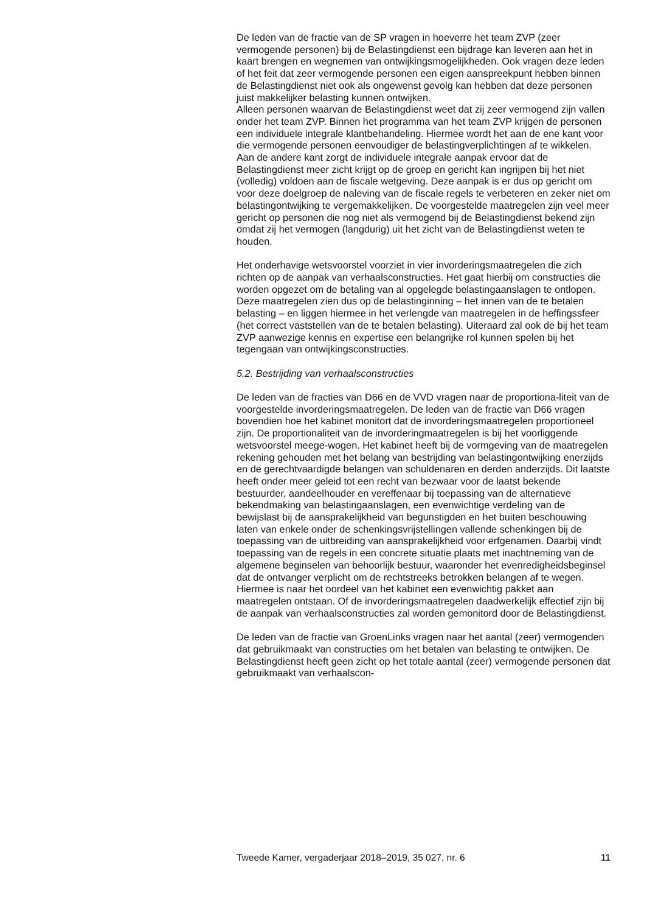De leden van de fractie van de SP vragen in hoeverre het team ZVP (zeer vermogende personen) bij de Belastingdienst een bijdrage kan leveren aan het in kaart brengen en wegnemen van ontwijkingsmogelijkheden. Ook vragen deze leden of het feit dat zeer vermogende personen een eigen aanspreekpunt hebben binnen de Belastingdienst niet ook als ongewenst gevolg kan hebben dat deze personen juist makkelijker belasting kunnen ontwijken.
Alleen personen waarvan de Belastingdienst weet dat zij zeer vermogend zijn vallen onder het team ZVP. Binnen het programma van het team ZVP krijgen de personen een individuele integrale klantbehandeling. Hiermee wordt het aan de ene kant voor die vermogende personen eenvoudiger de belastingverplichtingen af te wikkelen. Aan de andere kant zorgt de individuele integrale aanpak ervoor dat de Belastingdienst meer zicht krijgt op de groep en gericht kan ingrijpen bij het niet (volledig) voldoen aan de fiscale wetgeving. Deze aanpak is er dus op gericht om voor deze doelgroep de naleving van de fiscale regels te verbeteren en zeker niet om belastingontwijking te vergemakkelijken. De voorgestelde maatregelen zijn veel meer gericht op personen die nog niet als vermogend bij de Belastingdienst bekend zijn omdat zij het vermogen (langdurig) uit het zicht van de Belastingdienst weten te houden.
Het onderhavige wetsvoorstel voorziet in vier invorderingsmaatregelen die zich richten op de aanpak van verhaalsconstructies. Het gaat hierbij om constructies die worden opgezet om de betaling van al opgelegde belastingaanslagen te ontlopen. Deze maatregelen zien dus op de belastinginning – het innen van de te betalen belasting – en liggen hiermee in het verlengde van maatregelen in de heffingssfeer (het correct vaststellen van de te betalen belasting). Uiteraard zal ook de bij het team ZVP aanwezige kennis en expertise een belangrijke rol kunnen spelen bij het tegengaan van ontwijkingsconstructies.
5.2. Bestrijding van verhaalsconstructies
De leden van de fracties van D66 en de VVD vragen naar de proportiona-liteit van de voorgestelde invorderingsmaatregelen. De leden van de fractie van D66 vragen bovendien hoe het kabinet monitort dat de invorderingsmaatregelen proportioneel zijn. De proportionaliteit van de invorderingmaatregelen is bij het voorliggende wetsvoorstel meege-wogen. Het kabinet heeft bij de vormgeving van de maatregelen rekening gehouden met het belang van bestrijding van belastingontwijking enerzijds en de gerechtvaardigde belangen van schuldenaren en derden anderzijds. Dit laatste heeft onder meer geleid tot een recht van bezwaar voor de laatst bekende bestuurder, aandeelhouder en vereffenaar bij toepassing van de alternatieve bekendmaking van belastingaanslagen, een evenwichtige verdeling van de bewijslast bij de aansprakelijkheid van begunstigden en het buiten beschouwing laten van enkele onder de schenkingsvrijstellingen vallende schenkingen bij de toepassing van de uitbreiding van aansprakelijkheid voor erfgenamen. Daarbij vindt toepassing van de regels in een concrete situatie plaats met inachtneming van de algemene beginselen van behoorlijk bestuur, waaronder het evenredigheidsbeginsel dat de ontvanger verplicht om de rechtstreeks betrokken belangen af te wegen. Hiermee is naar het oordeel van het kabinet een evenwichtig pakket aan maatregelen ontstaan. Of de invorderingsmaatregelen daadwerkelijk effectief zijn bij de aanpak van verhaalsconstructies zal worden gemonitord door de Belastingdienst.
De leden van de fractie van GroenLinks vragen naar het aantal (zeer) vermogenden dat gebruikmaakt van constructies om het betalen van belasting te ontwijken. De Belastingdienst heeft geen zicht op het totale aantal (zeer) vermogende personen dat gebruikmaakt van verhaalscon-
Tweede Kamer, vergaderjaar 2018–2019, 35 027, nr. 6 11